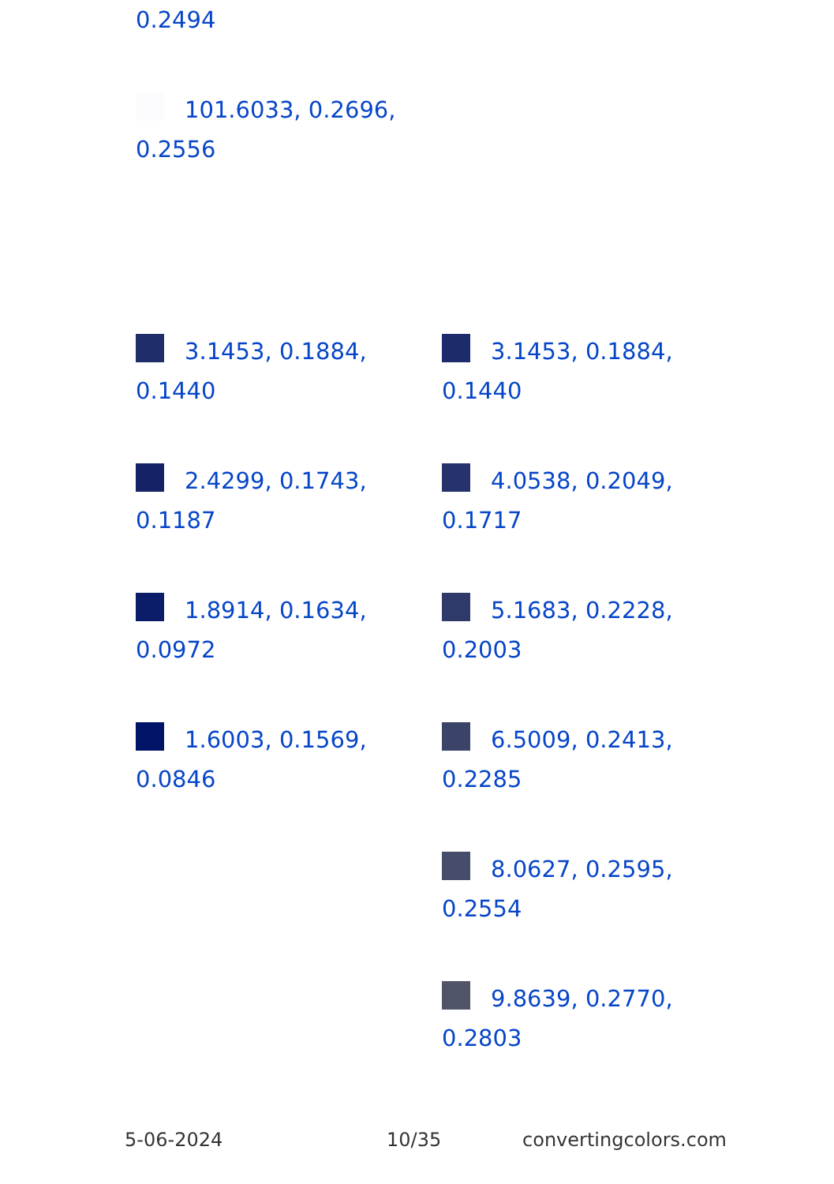0.2494
101.6033, 0.2696, 0.2556
3.1453, 0.1884, 0.1440
3.1453, 0.1884, 0.1440
2.4299, 0.1743, 0.1187
4.0538, 0.2049, 0.1717
1.8914, 0.1634, 0.0972
5.1683, 0.2228, 0.2003
1.6003, 0.1569, 0.0846
6.5009, 0.2413, 0.2285
8.0627, 0.2595, 0.2554
9.8639, 0.2770, 0.2803
5-06-2024 10/35 convertingcolors.com